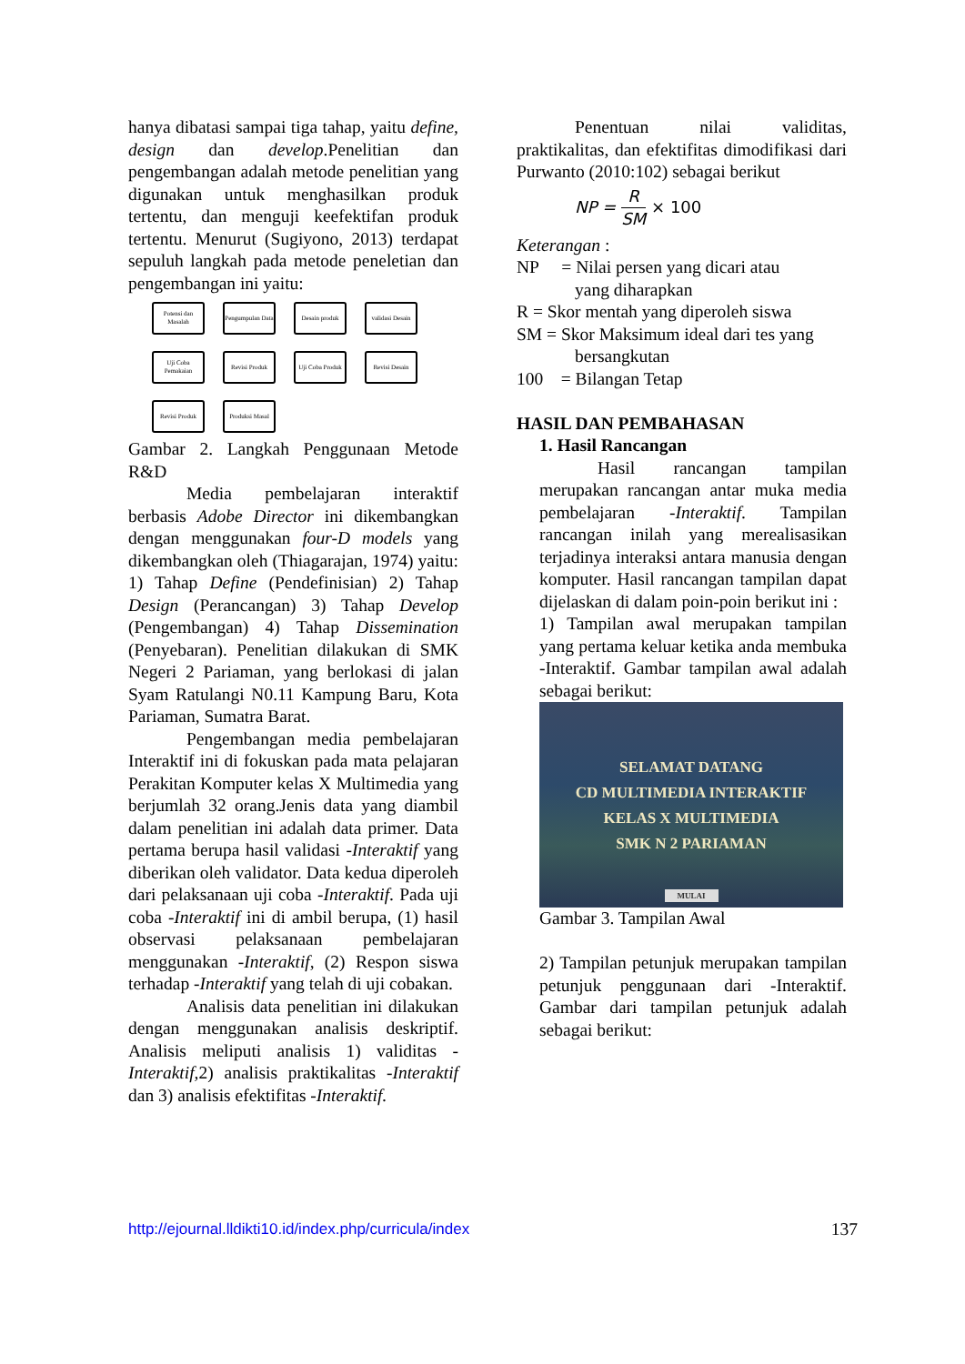hanya dibatasi sampai tiga tahap, yaitu define, design dan develop.Penelitian dan pengembangan adalah metode penelitian yang digunakan untuk menghasilkan produk tertentu, dan menguji keefektifan produk tertentu. Menurut (Sugiyono, 2013) terdapat sepuluh langkah pada metode peneletian dan pengembangan ini yaitu:
Potensi dan Masalah
Pengumpulan Data
Desain produk
validasi Desain
Uji Coba Pemakaian
Revisi Produk
Uji Coba Produk
Revisi Desain
Revisi Produk
Produksi Masal
Gambar 2. Langkah Penggunaan Metode R&D
Media pembelajaran interaktif berbasis Adobe Director ini dikembangkan dengan menggunakan four-D models yang dikembangkan oleh (Thiagarajan, 1974) yaitu: 1) Tahap Define (Pendefinisian) 2) Tahap Design (Perancangan) 3) Tahap Develop (Pengembangan) 4) Tahap Dissemination (Penyebaran). Penelitian dilakukan di SMK Negeri 2 Pariaman, yang berlokasi di jalan Syam Ratulangi N0.11 Kampung Baru, Kota Pariaman, Sumatra Barat.
Pengembangan media pembelajaran Interaktif ini di fokuskan pada mata pelajaran Perakitan Komputer kelas X Multimedia yang berjumlah 32 orang.Jenis data yang diambil dalam penelitian ini adalah data primer. Data pertama berupa hasil validasi -Interaktif yang diberikan oleh validator. Data kedua diperoleh dari pelaksanaan uji coba -Interaktif. Pada uji coba -Interaktif ini di ambil berupa, (1) hasil observasi pelaksanaan pembelajaran menggunakan -Interaktif, (2) Respon siswa terhadap -Interaktif yang telah di uji cobakan.
Analisis data penelitian ini dilakukan dengan menggunakan analisis deskriptif. Analisis meliputi analisis 1) validitas -Interaktif, 2) analisis praktikalitas -Interaktif dan 3) analisis efektifitas -Interaktif.
Penentuan nilai validitas, praktikalitas, dan efektifitas dimodifikasi dari Purwanto (2010:102) sebagai berikut
NP = R SM × 100
Keterangan :
NP = Nilai persen yang dicari atau
yang diharapkan
R = Skor mentah yang diperoleh siswa
SM = Skor Maksimum ideal dari tes yang
bersangkutan
100 = Bilangan Tetap
HASIL DAN PEMBAHASAN
1. Hasil Rancangan
Hasil rancangan tampilan merupakan rancangan antar muka media pembelajaran -Interaktif. Tampilan rancangan inilah yang merealisasikan terjadinya interaksi antara manusia dengan komputer. Hasil rancangan tampilan dapat dijelaskan di dalam poin-poin berikut ini :
1) Tampilan awal merupakan tampilan yang pertama keluar ketika anda membuka -Interaktif. Gambar tampilan awal adalah sebagai berikut:
SELAMAT DATANG
CD MULTIMEDIA INTERAKTIF
KELAS X MULTIMEDIA
SMK N 2 PARIAMAN
MULAI
Gambar 3. Tampilan Awal
2) Tampilan petunjuk merupakan tampilan petunjuk penggunaan dari -Interaktif. Gambar dari tampilan petunjuk adalah sebagai berikut:
http://ejournal.lldikti10.id/index.php/curricula/index 137